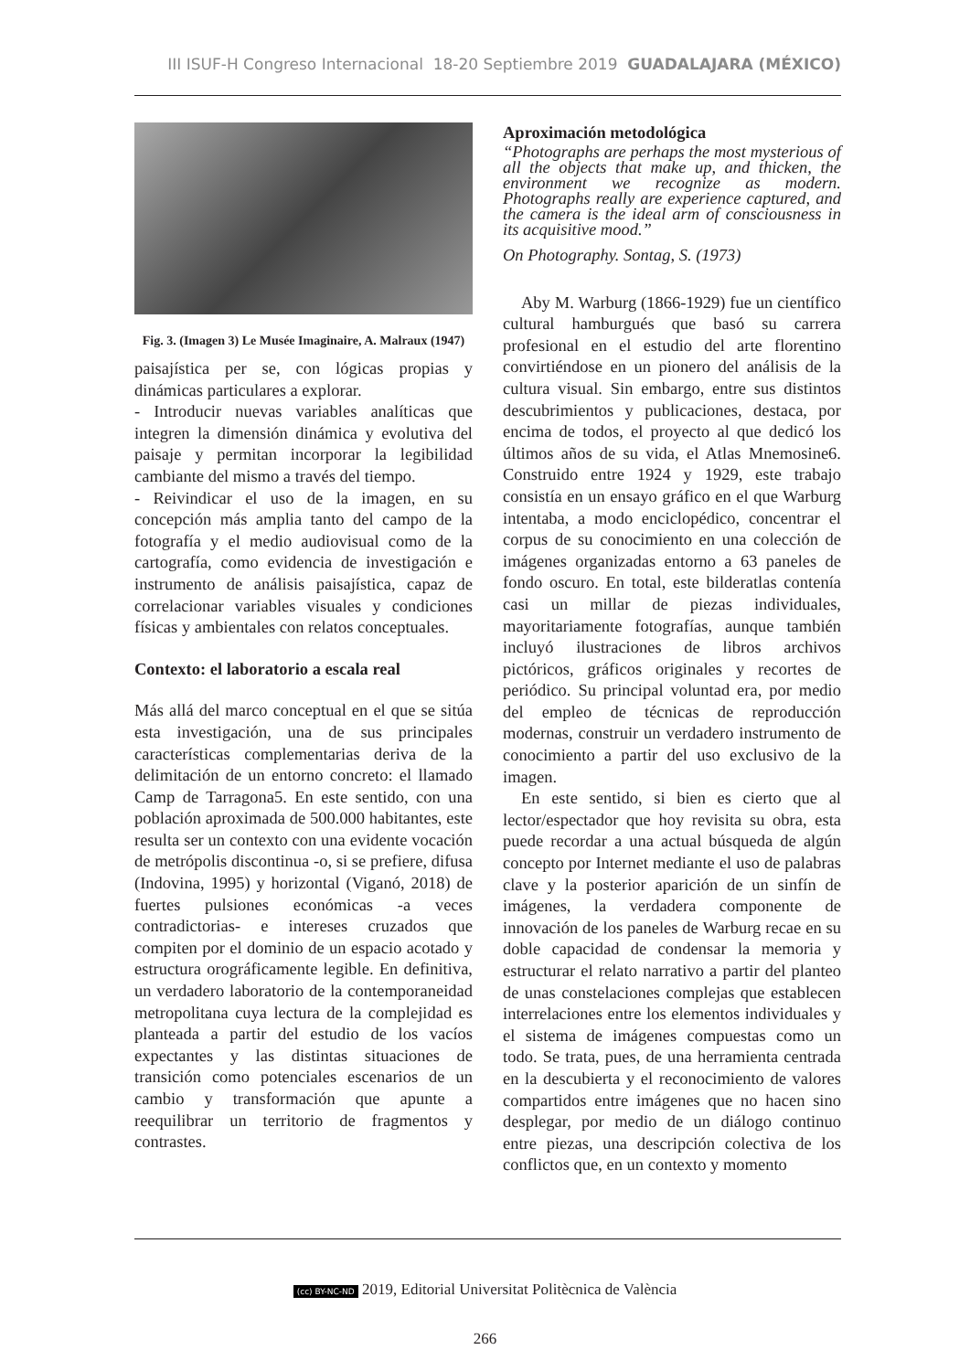III ISUF-H Congreso Internacional 18-20 Septiembre 2019 GUADALAJARA (MÉXICO)
Fig. 3. (Imagen 3) Le Musée Imaginaire, A. Malraux (1947)
paisajística per se, con lógicas propias y dinámicas particulares a explorar.
- Introducir nuevas variables analíticas que integren la dimensión dinámica y evolutiva del paisaje y permitan incorporar la legibilidad cambiante del mismo a través del tiempo.
- Reivindicar el uso de la imagen, en su concepción más amplia tanto del campo de la fotografía y el medio audiovisual como de la cartografía, como evidencia de investigación e instrumento de análisis paisajística, capaz de correlacionar variables visuales y condiciones físicas y ambientales con relatos conceptuales.
Contexto: el laboratorio a escala real
Más allá del marco conceptual en el que se sitúa esta investigación, una de sus principales características complementarias deriva de la delimitación de un entorno concreto: el llamado Camp de Tarragona5. En este sentido, con una población aproximada de 500.000 habitantes, este resulta ser un contexto con una evidente vocación de metrópolis discontinua -o, si se prefiere, difusa (Indovina, 1995) y horizontal (Viganó, 2018) de fuertes pulsiones económicas -a veces contradictorias- e intereses cruzados que compiten por el dominio de un espacio acotado y estructura orográficamente legible. En definitiva, un verdadero laboratorio de la contemporaneidad metropolitana cuya lectura de la complejidad es planteada a partir del estudio de los vacíos expectantes y las distintas situaciones de transición como potenciales escenarios de un cambio y transformación que apunte a reequilibrar un territorio de fragmentos y contrastes.
Aproximación metodológica
“Photographs are perhaps the most mysterious of all the objects that make up, and thicken, the environment we recognize as modern. Photographs really are experience captured, and the camera is the ideal arm of consciousness in its acquisitive mood.”
On Photography. Sontag, S. (1973)
Aby M. Warburg (1866-1929) fue un científico cultural hamburgués que basó su carrera profesional en el estudio del arte florentino convirtiéndose en un pionero del análisis de la cultura visual. Sin embargo, entre sus distintos descubrimientos y publicaciones, destaca, por encima de todos, el proyecto al que dedicó los últimos años de su vida, el Atlas Mnemosine6. Construido entre 1924 y 1929, este trabajo consistía en un ensayo gráfico en el que Warburg intentaba, a modo enciclopédico, concentrar el corpus de su conocimiento en una colección de imágenes organizadas entorno a 63 paneles de fondo oscuro. En total, este bilderatlas contenía casi un millar de piezas individuales, mayoritariamente fotografías, aunque también incluyó ilustraciones de libros archivos pictóricos, gráficos originales y recortes de periódico. Su principal voluntad era, por medio del empleo de técnicas de reproducción modernas, construir un verdadero instrumento de conocimiento a partir del uso exclusivo de la imagen.
En este sentido, si bien es cierto que al lector/espectador que hoy revisita su obra, esta puede recordar a una actual búsqueda de algún concepto por Internet mediante el uso de palabras clave y la posterior aparición de un sinfín de imágenes, la verdadera componente de innovación de los paneles de Warburg recae en su doble capacidad de condensar la memoria y estructurar el relato narrativo a partir del planteo de unas constelaciones complejas que establecen interrelaciones entre los elementos individuales y el sistema de imágenes compuestas como un todo. Se trata, pues, de una herramienta centrada en la descubierta y el reconocimiento de valores compartidos entre imágenes que no hacen sino desplegar, por medio de un diálogo continuo entre piezas, una descripción colectiva de los conflictos que, en un contexto y momento
(cc) BY-NC-ND 2019, Editorial Universitat Politècnica de València
266